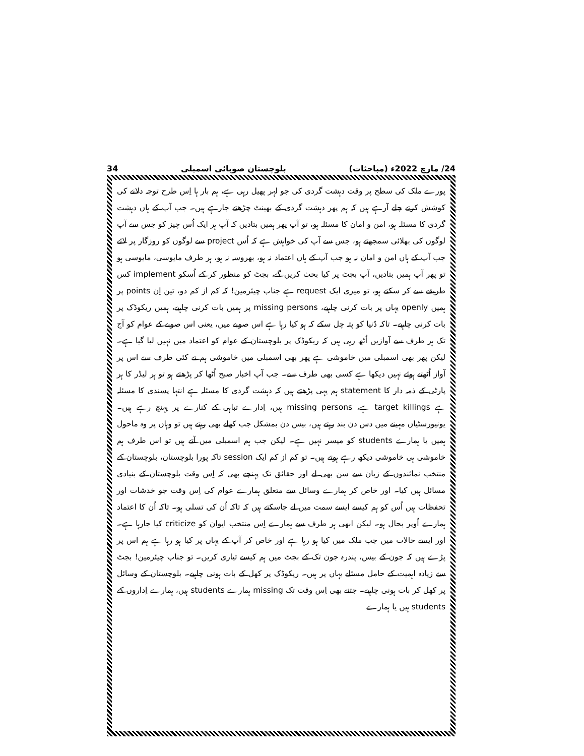34 بلوچستان صوبائی اسمبلی 24/ مارچ 2022ء (مباحثات)
پورے ملک کی سطح پر وقت دہشت گردی کی جو لہر پھیل رہی ہے، ہم بار ہا اِس طرح توجہ دلانے کی کوشش کرتے چلے آرہے ہیں کہ ہم پھر دہشت گردی کے بھینٹ چڑھتے جارہے ہیں۔ جب آپ کے ہاں دہشت گردی کا مسئلہ ہو، امن و امان کا مسئلہ ہو، تو آپ پھر ہمیں بتادیں کہ آپ ہر ایک اُس چیز کو جس سے آپ لوگوں کی بھلائی سمجھتے ہو، جس سے آپ کی خواہش ہے کہ اُس project سے لوگوں کو روزگار پر لائے جب آپ کے ہاں امن و امان نہ ہو جب آپ کے ہاں اعتماد نہ ہو، بھروسہ نہ ہو، ہر طرف مایوسی، مایوسی ہو تو پھر آپ ہمیں بتادیں، آپ بجٹ پر کیا بحث کریں گے، بجٹ کو منظور کر کے اُسکو implement کس طریقے سے کر سکتے ہو، تو میری ایک request ہے جناب چیئرمین! کہ کم از کم دو، تین اِن points پر ہمیں openly یہاں پر بات کرنی چاہیے، missing persons پر ہمیں بات کرنی چاہیے، ہمیں ریکوڈک پر بات کرنی چاہیے۔ تاکہ دُنیا کو پتہ چل سکے کہ ہو کیا رہا ہے اس صوبے میں، یعنی اس صوبے کے عوام کو آج تک ہر طرف سے آوازیں اُٹھ رہی ہیں کہ ریکوڈک پر بلوچستان کے عوام کو اعتماد میں نہیں لیا گیا ہے۔ لیکن پھر بھی اسمبلی میں خاموشی ہے پھر بھی اسمبلی میں خاموشی ہم نے کئی طرف سے اس پر آواز اُٹھتے ہوئے نہیں دیکھا ہے کسی بھی طرف سے۔ جب آپ اخبار صبح اُٹھا کر پڑھتے ہو تو ہر لیڈر کا ہر پارٹی کے ذمہ دار کا statement ہم یہی پڑھتے ہیں کہ دہشت گردی کا مسئلہ ہے انتہا پسندی کا مسئلہ ہے target killings ہے، missing persons ہیں، اِدارے تباہی کے کنارے پر پہنچ رہے ہیں۔ یونیورسٹیاں مہینے میں دس دن بند رہتے ہیں، بیس دن بمشکل جب کھلے بھی رہتے ہیں تو وہاں پر وہ ماحول ہمیں یا ہمارے students کو میسر نہیں ہے۔ لیکن جب ہم اسمبلی میں آتے ہیں تو اس طرف ہم خاموشی ہی خاموشی دیکھ رہے ہوتے ہیں۔ تو کم از کم ایک session تاکہ پورا بلوچستان، بلوچستان کے منتخب نمائندوں کے زبان سے سن بھی لے اور حقائق تک پہنچے بھی کہ اِس وقت بلوچستان کے بنیادی مسائل ہیں کیا۔ اور خاص کر ہمارے وسائل سے متعلق ہمارے عوام کی اِس وقت جو خدشات اور تحفظات ہیں اُس کو ہم کیسے ایسے سمت میں لے جاسکتے ہیں کہ تاکہ اُن کی تسلی ہو۔ تاکہ اُن کا اعتماد ہمارے اُوپر بحال ہو۔ لیکن ابھی ہر طرف سے ہمارے اِس منتخب ایوان کو criticize کیا جارہا ہے۔ اور ایسے حالات میں جب ملک میں کیا ہو رہا ہے اور خاص کر آپ کے یہاں پر کیا ہو رہا ہے ہم اس پر پڑے ہیں کہ جون کے بیس، پندرہ جون تک کے بجٹ میں ہم کیسے تیاری کریں۔ تو جناب چیئرمین! بجٹ سے زیادہ اہمیت کے حامل مسئلے یہاں پر ہیں۔ ریکوڈک پر کھل کے بات ہونی چاہیے۔ بلوچستان کے وسائل پر کھل کر بات ہونی چاہیے۔ جتنے بھی اِس وقت تک missing ہمارے students ہیں، ہمارے اِداروں کے students ہیں یا ہمارے